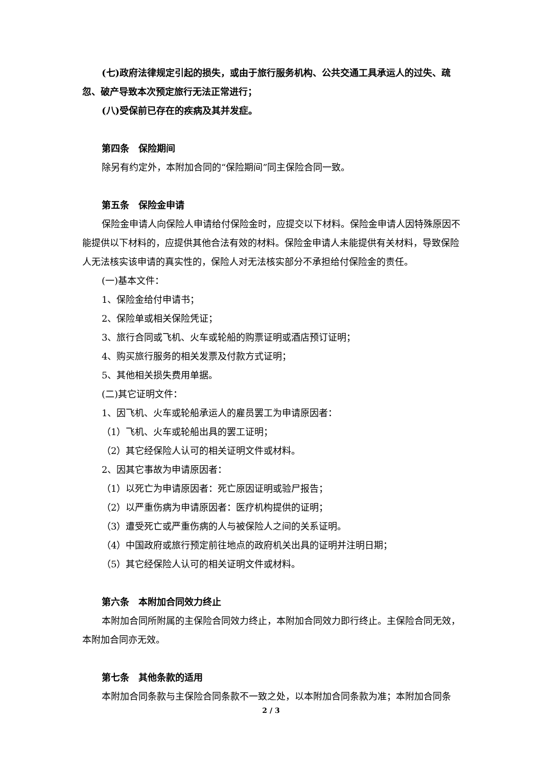(七)政府法律规定引起的损失，或由于旅行服务机构、公共交通工具承运人的过失、疏忽、破产导致本次预定旅行无法正常进行；
(八)受保前已存在的疾病及其并发症。
第四条　保险期间
除另有约定外，本附加合同的“保险期间”同主保险合同一致。
第五条　保险金申请
保险金申请人向保险人申请给付保险金时，应提交以下材料。保险金申请人因特殊原因不能提供以下材料的，应提供其他合法有效的材料。保险金申请人未能提供有关材料，导致保险人无法核实该申请的真实性的，保险人对无法核实部分不承担给付保险金的责任。
(一)基本文件：
1、保险金给付申请书；
2、保险单或相关保险凭证；
3、旅行合同或飞机、火车或轮船的购票证明或酒店预订证明；
4、购买旅行服务的相关发票及付款方式证明；
5、其他相关损失费用单据。
(二)其它证明文件：
1、因飞机、火车或轮船承运人的雇员罢工为申请原因者：
（1）飞机、火车或轮船出具的罢工证明；
（2）其它经保险人认可的相关证明文件或材料。
2、因其它事故为申请原因者：
（1）以死亡为申请原因者：死亡原因证明或验尸报告；
（2）以严重伤病为申请原因者：医疗机构提供的证明；
（3）遭受死亡或严重伤病的人与被保险人之间的关系证明。
（4）中国政府或旅行预定前往地点的政府机关出具的证明并注明日期；
（5）其它经保险人认可的相关证明文件或材料。
第六条　本附加合同效力终止
本附加合同所附属的主保险合同效力终止，本附加合同效力即行终止。主保险合同无效，本附加合同亦无效。
第七条　其他条款的适用
本附加合同条款与主保险合同条款不一致之处，以本附加合同条款为准；本附加合同条
2 / 3